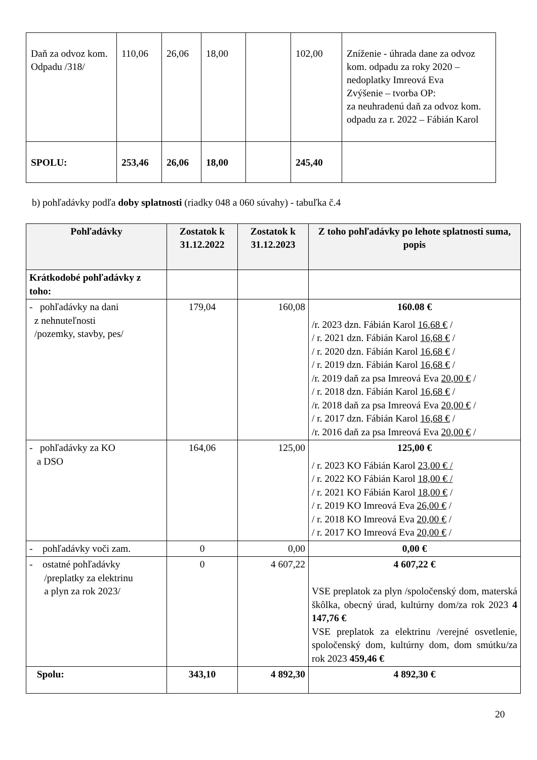| Daň za odvoz kom. Odpadu /318/ | 110,06 | 26,06 | 18,00 | | 102,00 | Zníženie - úhrada dane za odvoz kom. odpadu za roky 2020 – nedoplatky Imreová Eva Zvýšenie – tvorba OP: za neuhradenú daň za odvoz kom. odpadu za r. 2022 – Fábián Karol |
| SPOLU: | 253,46 | 26,06 | 18,00 | | 245,40 | |
b) pohľadávky podľa doby splatnosti (riadky 048 a 060 súvahy) - tabuľka č.4
| Pohľadávky | Zostatok k 31.12.2022 | Zostatok k 31.12.2023 | Z toho pohľadávky po lehote splatnosti suma, popis |
| --- | --- | --- | --- |
| Krátkodobé pohľadávky z toho: | | | |
| - pohľadávky na dani z nehnuteľnosti /pozemky, stavby, pes/ | 179,04 | 160,08 | 160.08 € /r. 2023 dzn. Fábián Karol 16,68 € / / r. 2021 dzn. Fábián Karol 16,68 € / / r. 2020 dzn. Fábián Karol 16,68 € / / r. 2019 dzn. Fábián Karol 16,68 € / /r. 2019 daň za psa Imreová Eva 20,00 € / / r. 2018 dzn. Fábián Karol 16,68 € / /r. 2018 daň za psa Imreová Eva 20,00 € / / r. 2017 dzn. Fábián Karol 16,68 € / /r. 2016 daň za psa Imreová Eva 20,00 € / |
| - pohľadávky za KO a DSO | 164,06 | 125,00 | 125,00 € / r. 2023 KO Fábián Karol 23,00 € / / r. 2022 KO Fábián Karol 18,00 € / / r. 2021 KO Fábián Karol 18,00 € / / r. 2019 KO Imreová Eva 26,00 € / / r. 2018 KO Imreová Eva 20,00 € / / r. 2017 KO Imreová Eva 20,00 € / |
| - pohľadávky voči zam. | 0 | 0,00 | 0,00 € |
| - ostatné pohľadávky /preplatky za elektrinu a plyn za rok 2023/ | 0 | 4 607,22 | 4 607,22 € VSE preplatok za plyn /spoločenský dom, materská škôlka, obecný úrad, kultúrny dom/za rok 2023 4 147,76 € VSE preplatok za elektrinu /verejné osvetlenie, spoločenský dom, kultúrny dom, dom smútku/za rok 2023 459,46 € |
| Spolu: | 343,10 | 4 892,30 | 4 892,30 € |
20